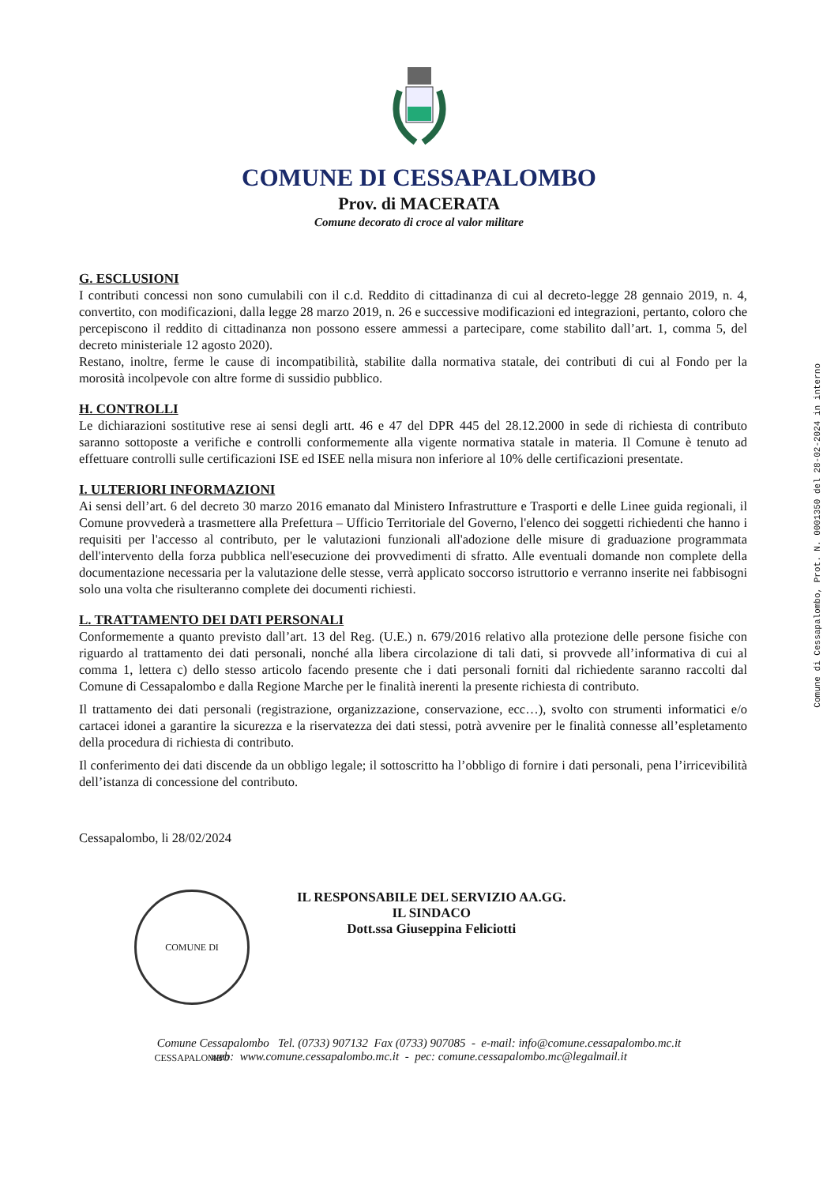COMUNE DI CESSAPALOMBO
Prov. di MACERATA
Comune decorato di croce al valor militare
G. ESCLUSIONI
I contributi concessi non sono cumulabili con il c.d. Reddito di cittadinanza di cui al decreto-legge 28 gennaio 2019, n. 4, convertito, con modificazioni, dalla legge 28 marzo 2019, n. 26 e successive modificazioni ed integrazioni, pertanto, coloro che percepiscono il reddito di cittadinanza non possono essere ammessi a partecipare, come stabilito dall’art. 1, comma 5, del decreto ministeriale 12 agosto 2020).
Restano, inoltre, ferme le cause di incompatibilità, stabilite dalla normativa statale, dei contributi di cui al Fondo per la morosità incolpevole con altre forme di sussidio pubblico.
H. CONTROLLI
Le dichiarazioni sostitutive rese ai sensi degli artt. 46 e 47 del DPR 445 del 28.12.2000 in sede di richiesta di contributo saranno sottoposte a verifiche e controlli conformemente alla vigente normativa statale in materia. Il Comune è tenuto ad effettuare controlli sulle certificazioni ISE ed ISEE nella misura non inferiore al 10% delle certificazioni presentate.
I. ULTERIORI INFORMAZIONI
Ai sensi dell’art. 6 del decreto 30 marzo 2016 emanato dal Ministero Infrastrutture e Trasporti e delle Linee guida regionali, il Comune provvederà a trasmettere alla Prefettura – Ufficio Territoriale del Governo, l'elenco dei soggetti richiedenti che hanno i requisiti per l'accesso al contributo, per le valutazioni funzionali all'adozione delle misure di graduazione programmata dell'intervento della forza pubblica nell'esecuzione dei provvedimenti di sfratto. Alle eventuali domande non complete della documentazione necessaria per la valutazione delle stesse, verrà applicato soccorso istruttorio e verranno inserite nei fabbisogni solo una volta che risulteranno complete dei documenti richiesti.
L. TRATTAMENTO DEI DATI PERSONALI
Conformemente a quanto previsto dall’art. 13 del Reg. (U.E.) n. 679/2016 relativo alla protezione delle persone fisiche con riguardo al trattamento dei dati personali, nonché alla libera circolazione di tali dati, si provvede all’informativa di cui al comma 1, lettera c) dello stesso articolo facendo presente che i dati personali forniti dal richiedente saranno raccolti dal Comune di Cessapalombo e dalla Regione Marche per le finalità inerenti la presente richiesta di contributo.
Il trattamento dei dati personali (registrazione, organizzazione, conservazione, ecc…), svolto con strumenti informatici e/o cartacei idonei a garantire la sicurezza e la riservatezza dei dati stessi, potrà avvenire per le finalità connesse all’espletamento della procedura di richiesta di contributo.
Il conferimento dei dati discende da un obbligo legale; il sottoscritto ha l’obbligo di fornire i dati personali, pena l’irricevibilità dell’istanza di concessione del contributo.
Cessapalombo, li 28/02/2024
COMUNE DI CESSAPALOMBO
IL RESPONSABILE DEL SERVIZIO AA.GG.
IL SINDACO
Dott.ssa Giuseppina Feliciotti
Comune Cessapalombo Tel. (0733) 907132 Fax (0733) 907085 - e-mail: info@comune.cessapalombo.mc.it
web: www.comune.cessapalombo.mc.it - pec: comune.cessapalombo.mc@legalmail.it
Comune di Cessapalombo, Prot. N. 0001350 del 28-02-2024 in interno